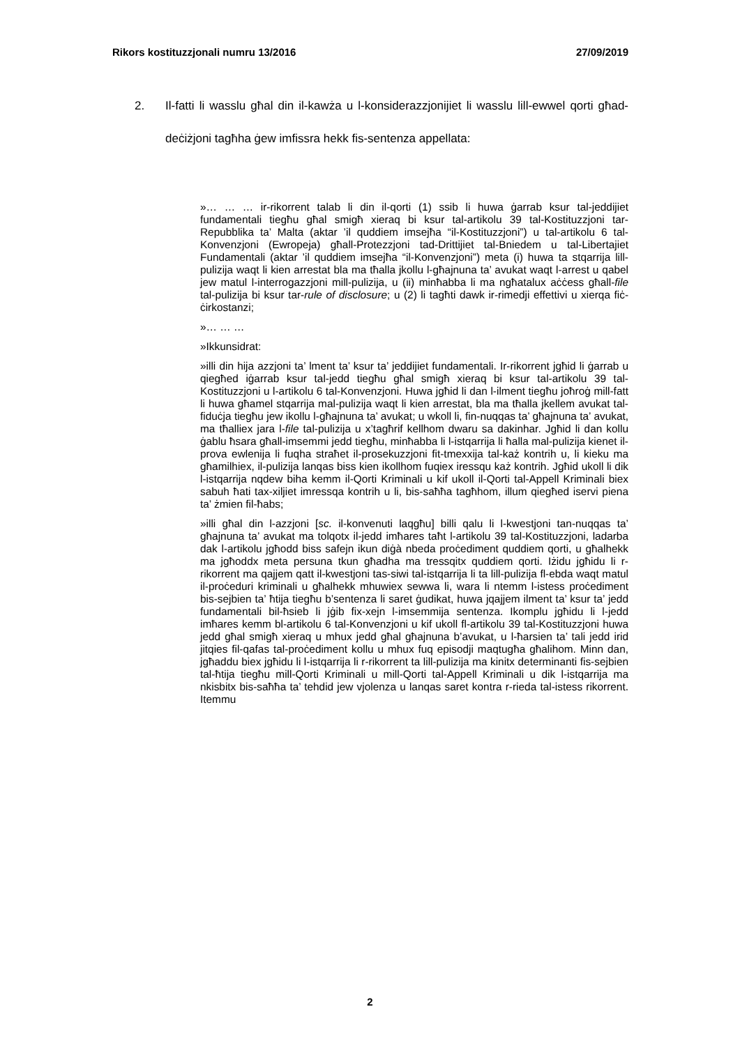Rikors kostituzzjonali numru 13/2016 27/09/2019
2. Il-fatti li wasslu għal din il-kawża u l-konsiderazzjonijiet li wasslu lill-ewwel qorti għad-deċiżjoni tagħha ġew imfissra hekk fis-sentenza appellata:
»… … … ir-rikorrent talab li din il-qorti (1) ssib li huwa ġarrab ksur tal-jeddijiet fundamentali tiegħu għal smigħ xieraq bi ksur tal-artikolu 39 tal-Kostituzzjoni tar-Repubblika ta’ Malta (aktar ’il quddiem imsejħa “il-Kostituzzjoni”) u tal-artikolu 6 tal-Konvenzjoni (Ewropeja) għall-Protezzjoni tad-Drittijiet tal-Bniedem u tal-Libertajiet Fundamentali (aktar ’il quddiem imsejħa “il-Konvenzjoni”) meta (i) huwa ta stqarrija lill-pulizija waqt li kien arrestat bla ma tħalla jkollu l-għajnuna ta’ avukat waqt l-arrest u qabel jew matul l-interrogazzjoni mill-pulizija, u (ii) minħabba li ma ngħatalux aċċess għall-file tal-pulizija bi ksur tar-rule of disclosure; u (2) li tagħti dawk ir-rimedji effettivi u xierqa fiċ-ċirkostanzi;
»… … …
»Ikkunsidrat:
»illi din hija azzjoni ta’ lment ta’ ksur ta’ jeddijiet fundamentali. Ir-rikorrent jgħid li ġarrab u qiegħed iġarrab ksur tal-jedd tiegħu għal smigħ xieraq bi ksur tal-artikolu 39 tal-Kostituzzjoni u l-artikolu 6 tal-Konvenzjoni. Huwa jgħid li dan l-ilment tiegħu joħroġ mill-fatt li huwa għamel stqarrija mal-pulizija waqt li kien arrestat, bla ma tħalla jkellem avukat tal-fiduċja tiegħu jew ikollu l-għajnuna ta’ avukat; u wkoll li, fin-nuqqas ta’ għajnuna ta’ avukat, ma tħalliex jara l-file tal-pulizija u x’tagħrif kellhom dwaru sa dakinhar. Jgħid li dan kollu ġablu ħsara għall-imsemmi jedd tiegħu, minħabba li l-istqarrija li ħalla mal-pulizija kienet il-prova ewlenija li fuqha straħet il-prosekuzzjoni fit-tmexxija tal-każ kontrih u, li kieku ma għamilhiex, il-pulizija lanqas biss kien ikollhom fuqiex iressqu każ kontrih. Jgħid ukoll li dik l-istqarrija nqdew biha kemm il-Qorti Kriminali u kif ukoll il-Qorti tal-Appell Kriminali biex sabuh ħati tax-xiljiet imressqa kontrih u li, bis-saħħa tagħhom, illum qiegħed iservi piena ta’ żmien fil-ħabs;
»illi għal din l-azzjoni [sc. il-konvenuti laqgħu] billi qalu li l-kwestjoni tan-nuqqas ta’ għajnuna ta’ avukat ma tolqotx il-jedd imħares taħt l-artikolu 39 tal-Kostituzzjoni, ladarba dak l-artikolu jgħodd biss safejn ikun diġà nbeda proċediment quddiem qorti, u għalhekk ma jgħoddx meta persuna tkun għadha ma tressqitx quddiem qorti. Iżidu jgħidu li r-rikorrent ma qajjem qatt il-kwestjoni tas-siwi tal-istqarrija li ta lill-pulizija fl-ebda waqt matul il-proċeduri kriminali u għalhekk mhuwiex sewwa li, wara li ntemm l-istess proċediment bis-sejbien ta’ ħtija tiegħu b’sentenza li saret ġudikat, huwa jqajjem ilment ta’ ksur ta’ jedd fundamentali bil-ħsieb li jġib fix-xejn l-imsemmija sentenza. Ikomplu jgħidu li l-jedd imħares kemm bl-artikolu 6 tal-Konvenzjoni u kif ukoll fl-artikolu 39 tal-Kostituzzjoni huwa jedd għal smigħ xieraq u mhux jedd għal għajnuna b’avukat, u l-ħarsien ta’ tali jedd irid jitqies fil-qafas tal-proċediment kollu u mhux fuq episodji maqtugħa għalihom. Minn dan, jgħaddu biex jgħidu li l-istqarrija li r-rikorrent ta lill-pulizija ma kinitx determinanti fis-sejbien tal-ħtija tiegħu mill-Qorti Kriminali u mill-Qorti tal-Appell Kriminali u dik l-istqarrija ma nkisbitx bis-saħħa ta’ tehdid jew vjolenza u lanqas saret kontra r-rieda tal-istess rikorrent. Itemmu
2